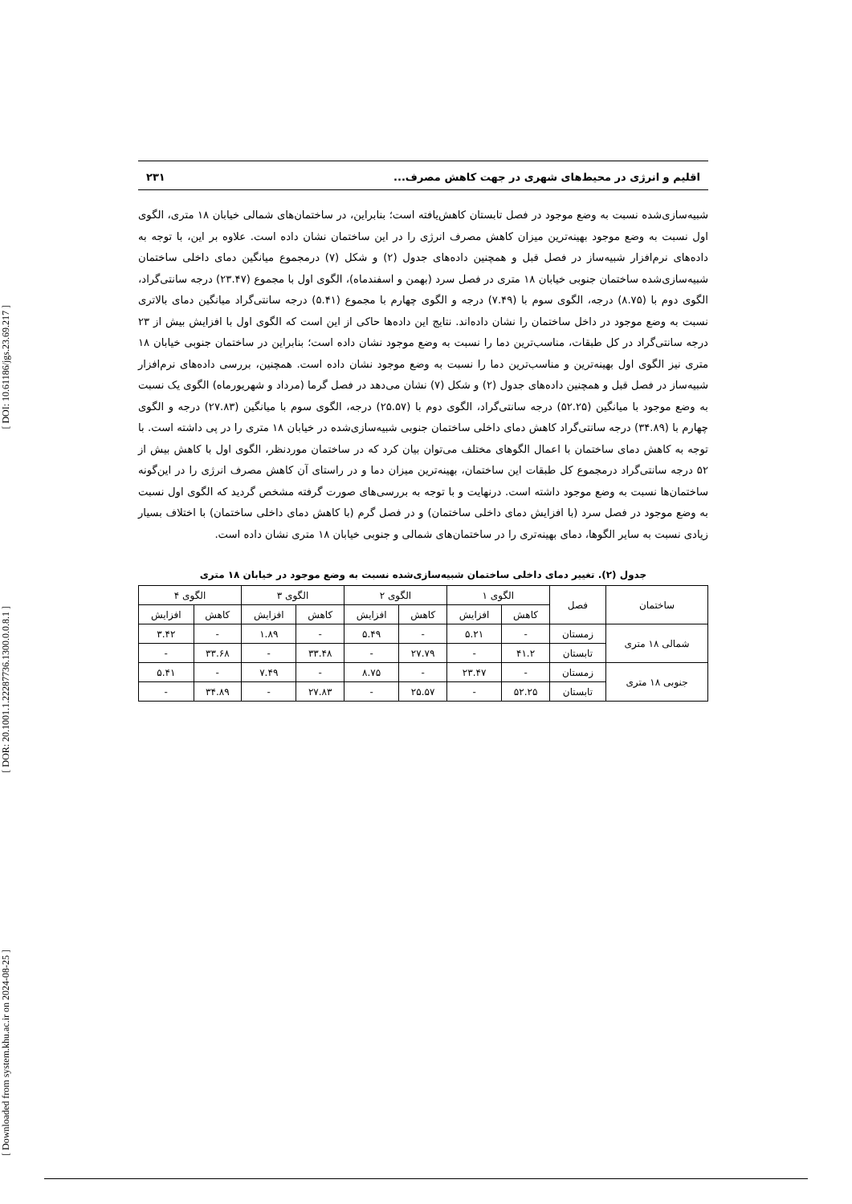[ DOI: 10.61186/jgs.23.69.217 ]
[ DOR: 20.1001.1.22287736.1300.0.0.8.1 ]
[ Downloaded from system.khu.ac.ir on 2024-08-25 ]
اقلیم و انرژی در محیط‌های شهری در جهت کاهش مصرف... ۲۳۱
شبیه‌سازی‌شده نسبت به وضع موجود در فصل تابستان کاهش‌یافته است؛ بنابراین، در ساختمان‌های شمالی خیابان ۱۸ متری، الگوی اول نسبت به وضع موجود بهینه‌ترین میزان کاهش مصرف انرژی را در این ساختمان نشان داده است. علاوه بر این، با توجه به داده‌های نرم‌افزار شبیه‌ساز در فصل قبل و همچنین داده‌های جدول (۲) و شکل (۷) درمجموع میانگین دمای داخلی ساختمان شبیه‌سازی‌شده ساختمان جنوبی خیابان ۱۸ متری در فصل سرد (بهمن و اسفندماه)، الگوی اول با مجموع (۲۳.۴۷) درجه سانتی‌گراد، الگوی دوم با (۸.۷۵) درجه، الگوی سوم با (۷.۴۹) درجه و الگوی چهارم با مجموع (۵.۴۱) درجه سانتی‌گراد میانگین دمای بالاتری نسبت به وضع موجود در داخل ساختمان را نشان داده‌اند. نتایج این داده‌ها حاکی از این است که الگوی اول با افزایش بیش از ۲۳ درجه سانتی‌گراد در کل طبقات، مناسب‌ترین دما را نسبت به وضع موجود نشان داده است؛ بنابراین در ساختمان جنوبی خیابان ۱۸ متری نیز الگوی اول بهینه‌ترین و مناسب‌ترین دما را نسبت به وضع موجود نشان داده است. همچنین، بررسی داده‌های نرم‌افزار شبیه‌ساز در فصل قبل و همچنین داده‌های جدول (۲) و شکل (۷) نشان می‌دهد در فصل گرما (مرداد و شهریورماه) الگوی یک نسبت به وضع موجود با میانگین (۵۲.۲۵) درجه سانتی‌گراد، الگوی دوم با (۲۵.۵۷) درجه، الگوی سوم با میانگین (۲۷.۸۳) درجه و الگوی چهارم با (۳۴.۸۹) درجه سانتی‌گراد کاهش دمای داخلی ساختمان جنوبی شبیه‌سازی‌شده در خیابان ۱۸ متری را در پی داشته است. با توجه به کاهش دمای ساختمان با اعمال الگوهای مختلف می‌توان بیان کرد که در ساختمان موردنظر، الگوی اول با کاهش بیش از ۵۲ درجه سانتی‌گراد درمجموع کل طبقات این ساختمان، بهینه‌ترین میزان دما و در راستای آن کاهش مصرف انرژی را در این‌گونه ساختمان‌ها نسبت به وضع موجود داشته است. درنهایت و با توجه به بررسی‌های صورت گرفته مشخص گردید که الگوی اول نسبت به وضع موجود در فصل سرد (با افزایش دمای داخلی ساختمان) و در فصل گرم (با کاهش دمای داخلی ساختمان) با اختلاف بسیار زیادی نسبت به سایر الگوها، دمای بهینه‌تری را در ساختمان‌های شمالی و جنوبی خیابان ۱۸ متری نشان داده است.
جدول (۲). تغییر دمای داخلی ساختمان شبیه‌سازی‌شده نسبت به وضع موجود در خیابان ۱۸ متری
| ساختمان | فصل | الگوی ۱ | | الگوی ۲ | | الگوی ۳ | | الگوی ۴ | |
| --- | --- | --- | --- | --- | --- | --- | --- | --- | --- |
| | | کاهش | افزایش | کاهش | افزایش | کاهش | افزایش | کاهش | افزایش |
| شمالی ۱۸ متری | زمستان | - | ۵.۲۱ | - | ۵.۴۹ | - | ۱.۸۹ | - | ۳.۴۲ |
| | تابستان | ۴۱.۲ | - | ۲۷.۷۹ | - | ۳۳.۴۸ | - | ۳۳.۶۸ | - |
| جنوبی ۱۸ متری | زمستان | - | ۲۳.۴۷ | - | ۸.۷۵ | - | ۷.۴۹ | - | ۵.۴۱ |
| | تابستان | ۵۲.۲۵ | - | ۲۵.۵۷ | - | ۲۷.۸۳ | - | ۳۴.۸۹ | - |